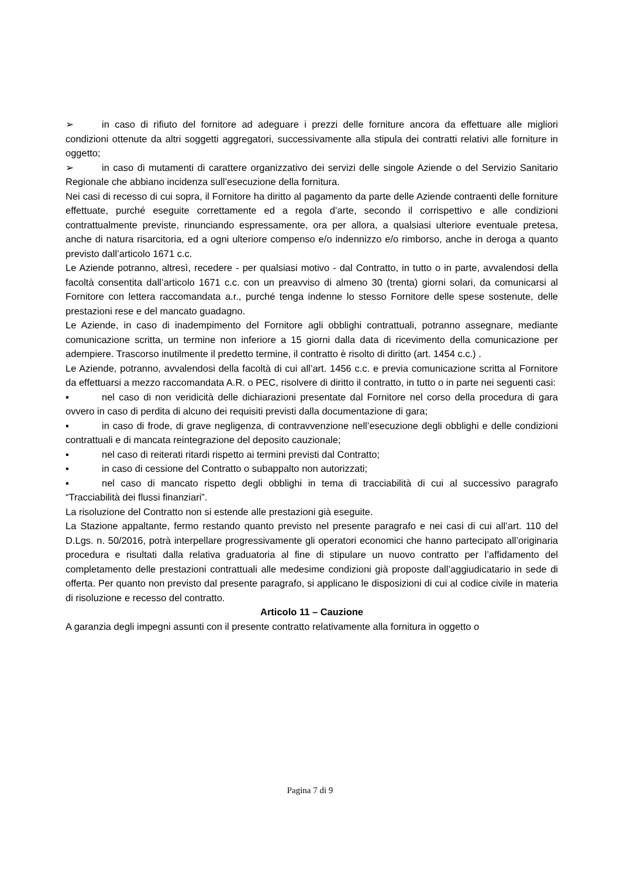➢ in caso di rifiuto del fornitore ad adeguare i prezzi delle forniture ancora da effettuare alle migliori condizioni ottenute da altri soggetti aggregatori, successivamente alla stipula dei contratti relativi alle forniture in oggetto;
➢ in caso di mutamenti di carattere organizzativo dei servizi delle singole Aziende o del Servizio Sanitario Regionale che abbiano incidenza sull’esecuzione della fornitura.
Nei casi di recesso di cui sopra, il Fornitore ha diritto al pagamento da parte delle Aziende contraenti delle forniture effettuate, purché eseguite correttamente ed a regola d’arte, secondo il corrispettivo e alle condizioni contrattualmente previste, rinunciando espressamente, ora per allora, a qualsiasi ulteriore eventuale pretesa, anche di natura risarcitoria, ed a ogni ulteriore compenso e/o indennizzo e/o rimborso, anche in deroga a quanto previsto dall’articolo 1671 c.c.
Le Aziende potranno, altresì, recedere - per qualsiasi motivo - dal Contratto, in tutto o in parte, avvalendosi della facoltà consentita dall’articolo 1671 c.c. con un preavviso di almeno 30 (trenta) giorni solari, da comunicarsi al Fornitore con lettera raccomandata a.r., purché tenga indenne lo stesso Fornitore delle spese sostenute, delle prestazioni rese e del mancato guadagno.
Le Aziende, in caso di inadempimento del Fornitore agli obblighi contrattuali, potranno assegnare, mediante comunicazione scritta, un termine non inferiore a 15 giorni dalla data di ricevimento della comunicazione per adempiere. Trascorso inutilmente il predetto termine, il contratto è risolto di diritto (art. 1454 c.c.) .
Le Aziende, potranno, avvalendosi della facoltà di cui all’art. 1456 c.c. e previa comunicazione scritta al Fornitore da effettuarsi a mezzo raccomandata A.R. o PEC, risolvere di diritto il contratto, in tutto o in parte nei seguenti casi:
▪ nel caso di non veridicità delle dichiarazioni presentate dal Fornitore nel corso della procedura di gara ovvero in caso di perdita di alcuno dei requisiti previsti dalla documentazione di gara;
▪ in caso di frode, di grave negligenza, di contravvenzione nell’esecuzione degli obblighi e delle condizioni contrattuali e di mancata reintegrazione del deposito cauzionale;
▪ nel caso di reiterati ritardi rispetto ai termini previsti dal Contratto;
▪ in caso di cessione del Contratto o subappalto non autorizzati;
▪ nel caso di mancato rispetto degli obblighi in tema di tracciabilità di cui al successivo paragrafo “Tracciabilità dei flussi finanziari”.
La risoluzione del Contratto non si estende alle prestazioni già eseguite.
La Stazione appaltante, fermo restando quanto previsto nel presente paragrafo e nei casi di cui all’art. 110 del D.Lgs. n. 50/2016, potrà interpellare progressivamente gli operatori economici che hanno partecipato all’originaria procedura e risultati dalla relativa graduatoria al fine di stipulare un nuovo contratto per l’affidamento del completamento delle prestazioni contrattuali alle medesime condizioni già proposte dall’aggiudicatario in sede di offerta. Per quanto non previsto dal presente paragrafo, si applicano le disposizioni di cui al codice civile in materia di risoluzione e recesso del contratto.
Articolo 11 – Cauzione
A garanzia degli impegni assunti con il presente contratto relativamente alla fornitura in oggetto o
Pagina 7 di 9